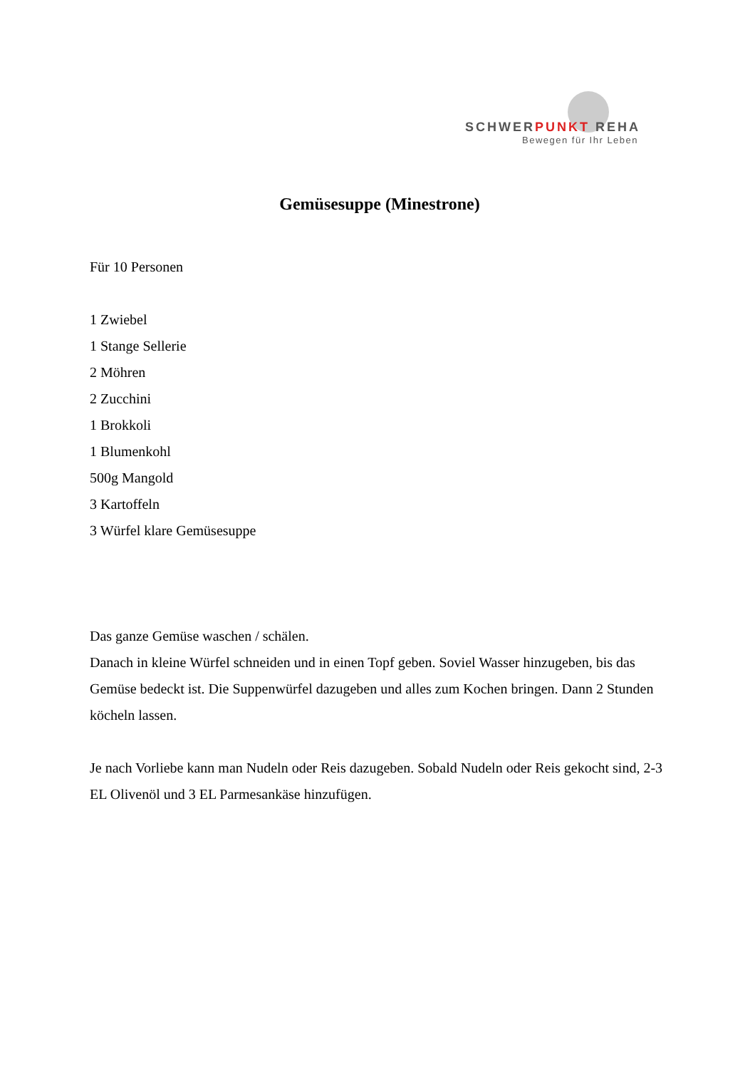SCHWERPUNKT REHA
Bewegen für Ihr Leben
Gemüsesuppe (Minestrone)
Für 10 Personen
1 Zwiebel
1 Stange Sellerie
2 Möhren
2 Zucchini
1 Brokkoli
1 Blumenkohl
500g Mangold
3 Kartoffeln
3 Würfel klare Gemüsesuppe
Das ganze Gemüse waschen / schälen.
Danach in kleine Würfel schneiden und in einen Topf geben. Soviel Wasser hinzugeben, bis das Gemüse bedeckt ist. Die Suppenwürfel dazugeben und alles zum Kochen bringen. Dann 2 Stunden köcheln lassen.
Je nach Vorliebe kann man Nudeln oder Reis dazugeben. Sobald Nudeln oder Reis gekocht sind, 2-3 EL Olivenöl und 3 EL Parmesankäse hinzufügen.